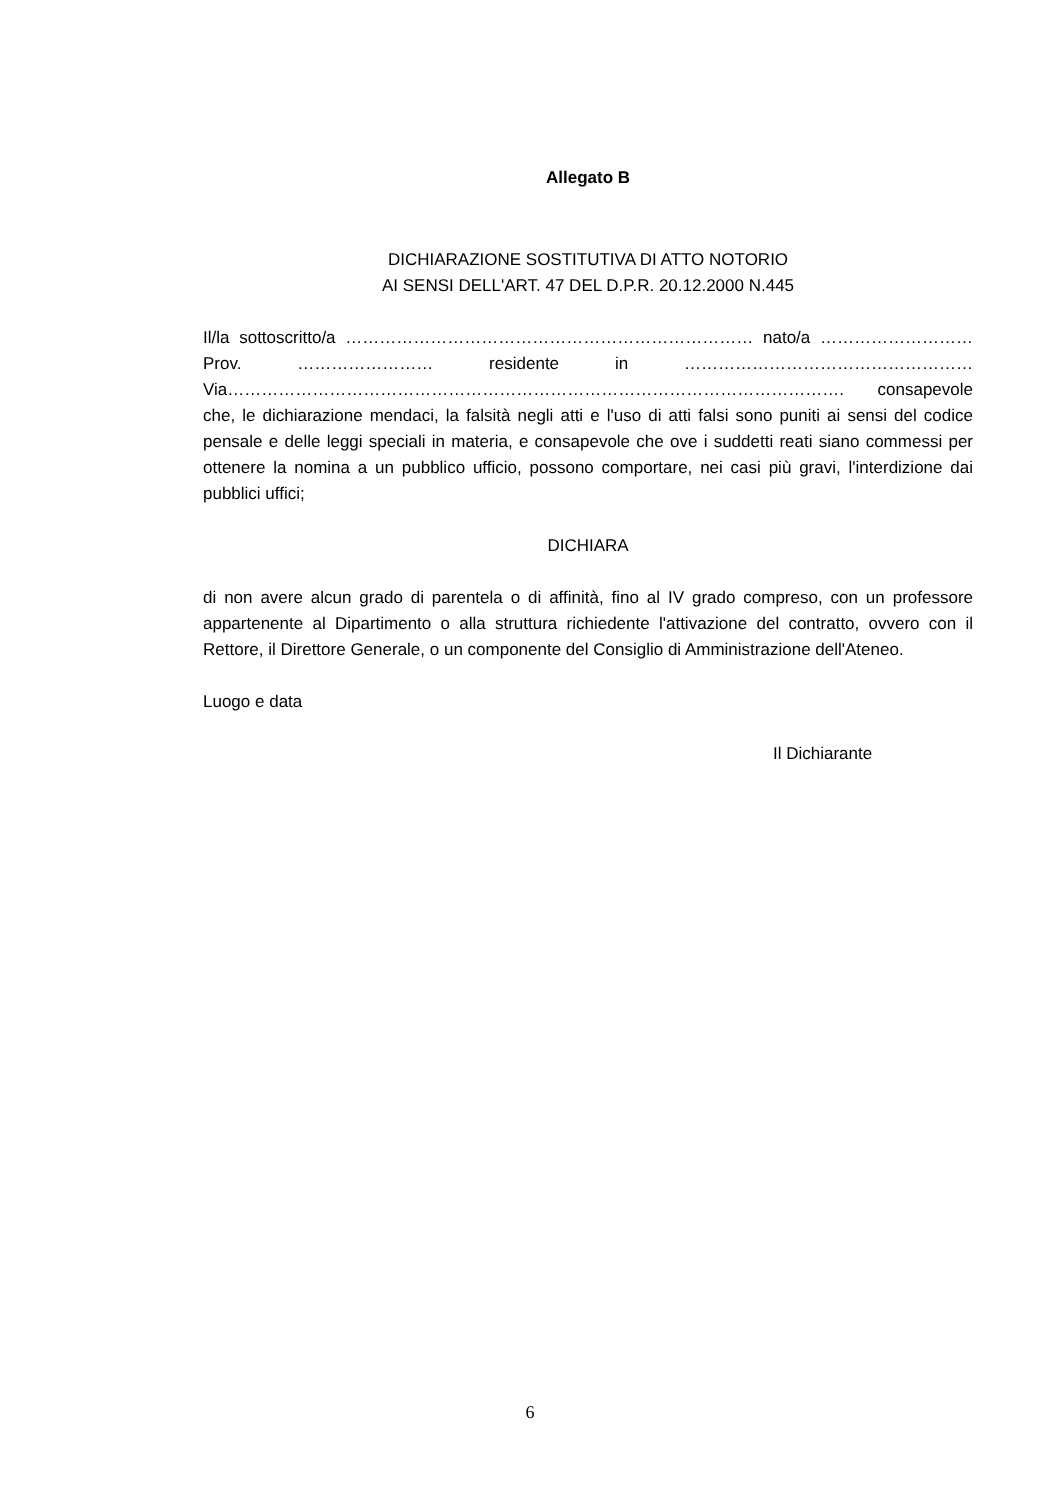Allegato B
DICHIARAZIONE SOSTITUTIVA DI ATTO NOTORIO
AI SENSI DELL'ART. 47 DEL D.P.R. 20.12.2000 N.445
Il/la sottoscritto/a ……………………………………………………………… nato/a ……………………… Prov. …………………… residente in …………………………………………… Via………………………………………………………………………………………………. consapevole che, le dichiarazione mendaci, la falsità negli atti e l'uso di atti falsi sono puniti ai sensi del codice pensale e delle leggi speciali in materia, e consapevole che ove i suddetti reati siano commessi per ottenere la nomina a un pubblico ufficio, possono comportare, nei casi più gravi, l'interdizione dai pubblici uffici;
DICHIARA
di non avere alcun grado di parentela o di affinità, fino al IV grado compreso, con un professore appartenente al Dipartimento o alla struttura richiedente l'attivazione del contratto, ovvero con il Rettore, il Direttore Generale, o un componente del Consiglio di Amministrazione dell'Ateneo.
Luogo e data
Il Dichiarante
6